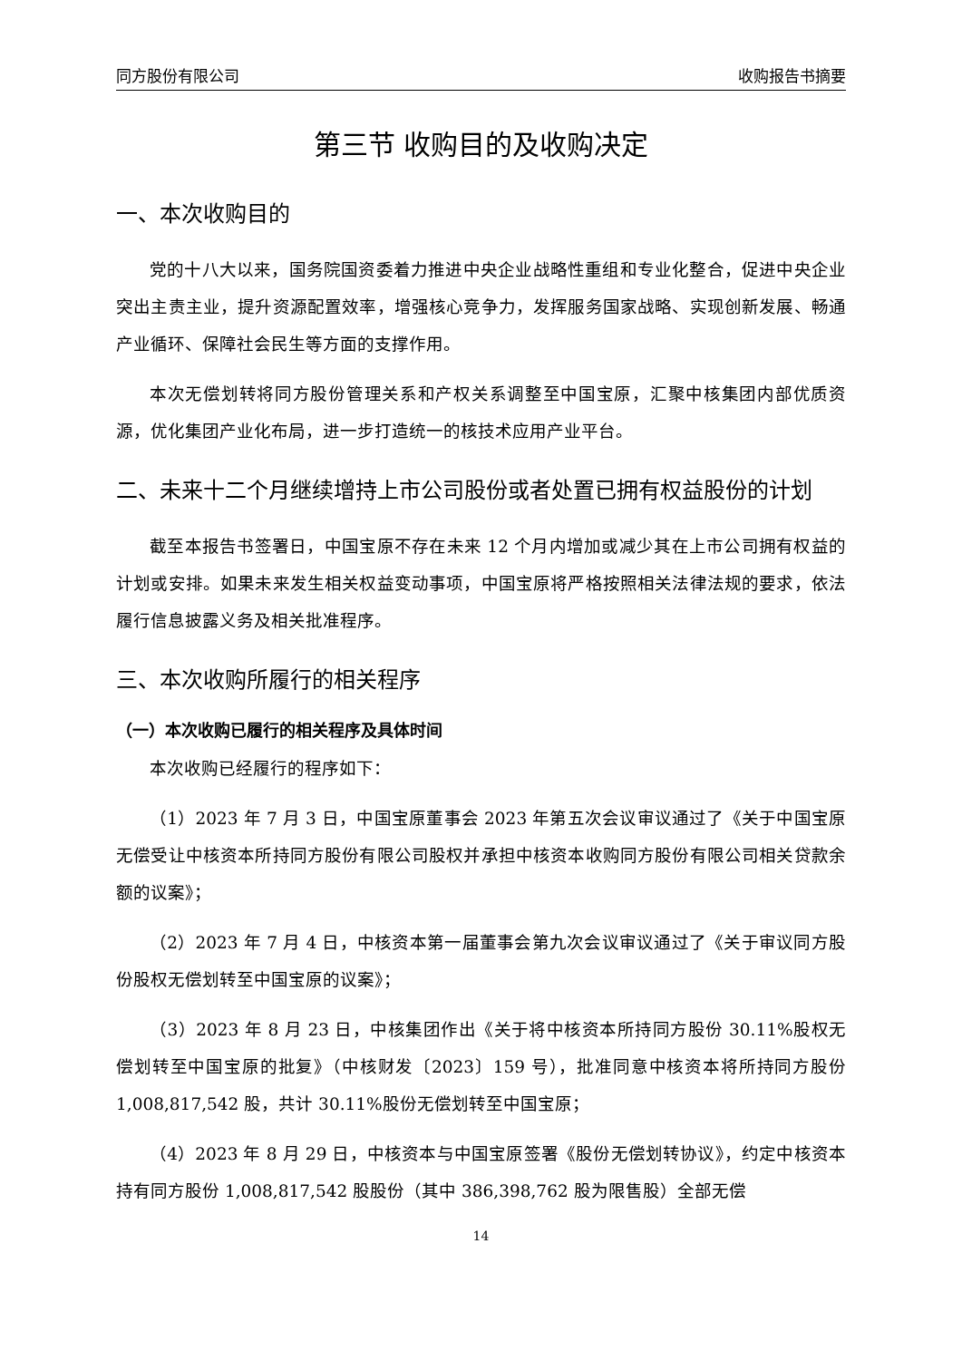同方股份有限公司 收购报告书摘要
第三节 收购目的及收购决定
一、本次收购目的
党的十八大以来，国务院国资委着力推进中央企业战略性重组和专业化整合，促进中央企业突出主责主业，提升资源配置效率，增强核心竞争力，发挥服务国家战略、实现创新发展、畅通产业循环、保障社会民生等方面的支撑作用。
本次无偿划转将同方股份管理关系和产权关系调整至中国宝原，汇聚中核集团内部优质资源，优化集团产业化布局，进一步打造统一的核技术应用产业平台。
二、未来十二个月继续增持上市公司股份或者处置已拥有权益股份的计划
截至本报告书签署日，中国宝原不存在未来 12 个月内增加或减少其在上市公司拥有权益的计划或安排。如果未来发生相关权益变动事项，中国宝原将严格按照相关法律法规的要求，依法履行信息披露义务及相关批准程序。
三、本次收购所履行的相关程序
（一）本次收购已履行的相关程序及具体时间
本次收购已经履行的程序如下：
（1）2023 年 7 月 3 日，中国宝原董事会 2023 年第五次会议审议通过了《关于中国宝原无偿受让中核资本所持同方股份有限公司股权并承担中核资本收购同方股份有限公司相关贷款余额的议案》；
（2）2023 年 7 月 4 日，中核资本第一届董事会第九次会议审议通过了《关于审议同方股份股权无偿划转至中国宝原的议案》；
（3）2023 年 8 月 23 日，中核集团作出《关于将中核资本所持同方股份 30.11%股权无偿划转至中国宝原的批复》（中核财发〔2023〕159 号），批准同意中核资本将所持同方股份 1,008,817,542 股，共计 30.11%股份无偿划转至中国宝原；
（4）2023 年 8 月 29 日，中核资本与中国宝原签署《股份无偿划转协议》，约定中核资本持有同方股份 1,008,817,542 股股份（其中 386,398,762 股为限售股）全部无偿
14